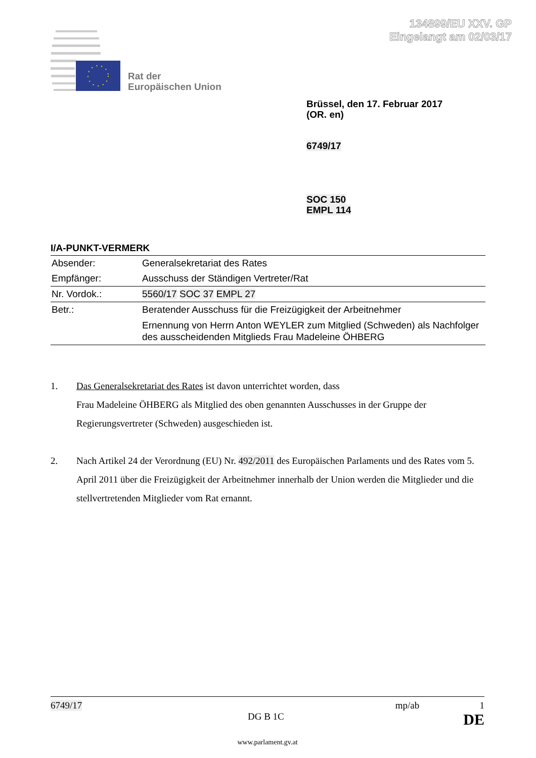134899/EU XXV. GP
Eingelangt am 02/03/17
Rat der
Europäischen Union
Brüssel, den 17. Februar 2017
(OR. en)
6749/17
SOC 150
EMPL 114
I/A-PUNKT-VERMERK
| Absender: | Generalsekretariat des Rates |
| Empfänger: | Ausschuss der Ständigen Vertreter/Rat |
| Nr. Vordok.: | 5560/17 SOC 37 EMPL 27 |
| Betr.: | Beratender Ausschuss für die Freizügigkeit der Arbeitnehmer Ernennung von Herrn Anton WEYLER zum Mitglied (Schweden) als Nachfolger des ausscheidenden Mitglieds Frau Madeleine ÖHBERG |
1. Das Generalsekretariat des Rates ist davon unterrichtet worden, dass
Frau Madeleine ÖHBERG als Mitglied des oben genannten Ausschusses in der Gruppe der Regierungsvertreter (Schweden) ausgeschieden ist.
2. Nach Artikel 24 der Verordnung (EU) Nr. 492/2011 des Europäischen Parlaments und des Rates vom 5. April 2011 über die Freizügigkeit der Arbeitnehmer innerhalb der Union werden die Mitglieder und die stellvertretenden Mitglieder vom Rat ernannt.
6749/17 mp/ab 1
DG B 1C DE
www.parlament.gv.at